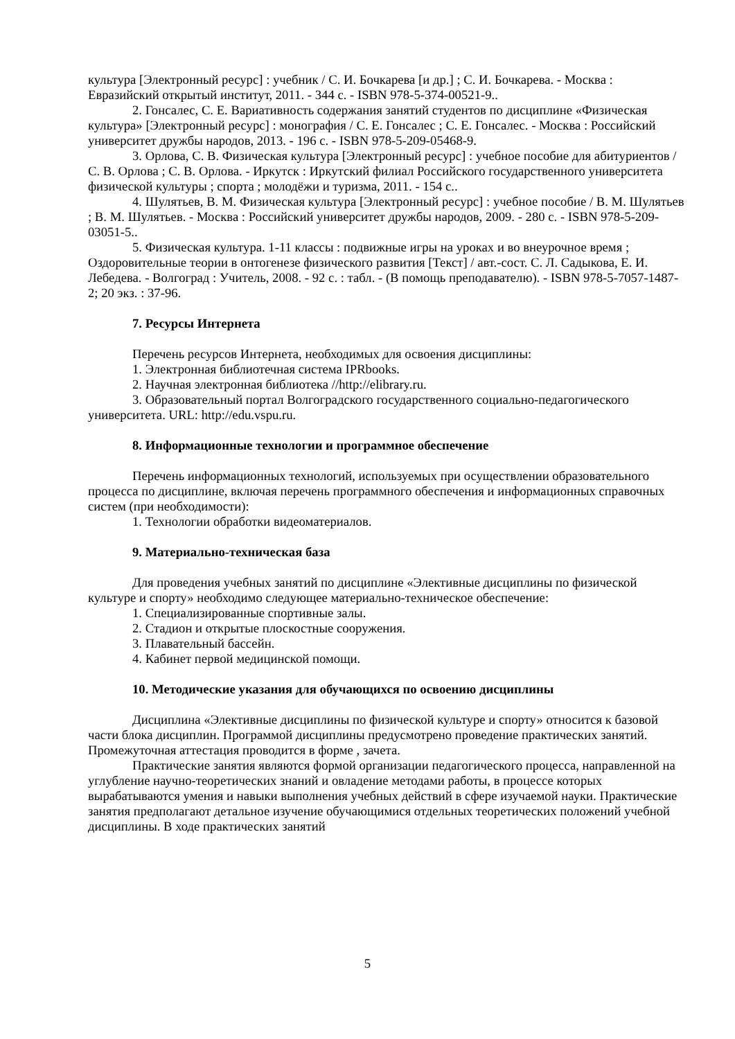культура [Электронный ресурс] : учебник / С. И. Бочкарева [и др.] ; С. И. Бочкарева. - Москва : Евразийский открытый институт, 2011. - 344 с. - ISBN 978-5-374-00521-9..
2. Гонсалес, С. Е. Вариативность содержания занятий студентов по дисциплине «Физическая культура» [Электронный ресурс] : монография / С. Е. Гонсалес ; С. Е. Гонсалес. - Москва : Российский университет дружбы народов, 2013. - 196 с. - ISBN 978-5-209-05468-9.
3. Орлова, С. В. Физическая культура [Электронный ресурс] : учебное пособие для абитуриентов / С. В. Орлова ; С. В. Орлова. - Иркутск : Иркутский филиал Российского государственного университета физической культуры ; спорта ; молодёжи и туризма, 2011. - 154 с..
4. Шулятьев, В. М. Физическая культура [Электронный ресурс] : учебное пособие / В. М. Шулятьев ; В. М. Шулятьев. - Москва : Российский университет дружбы народов, 2009. - 280 с. - ISBN 978-5-209-03051-5..
5. Физическая культура. 1-11 классы : подвижные игры на уроках и во внеурочное время ; Оздоровительные теории в онтогенезе физического развития [Текст] / авт.-сост. С. Л. Садыкова, Е. И. Лебедева. - Волгоград : Учитель, 2008. - 92 с. : табл. - (В помощь преподавателю). - ISBN 978-5-7057-1487-2; 20 экз. : 37-96.
7. Ресурсы Интернета
Перечень ресурсов Интернета, необходимых для освоения дисциплины:
1. Электронная библиотечная система IPRbooks.
2. Научная электронная библиотека //http://elibrary.ru.
3. Образовательный портал Волгоградского государственного социально-педагогического университета. URL: http://edu.vspu.ru.
8. Информационные технологии и программное обеспечение
Перечень информационных технологий, используемых при осуществлении образовательного процесса по дисциплине, включая перечень программного обеспечения и информационных справочных систем (при необходимости):
1. Технологии обработки видеоматериалов.
9. Материально-техническая база
Для проведения учебных занятий по дисциплине «Элективные дисциплины по физической культуре и спорту» необходимо следующее материально-техническое обеспечение:
1. Специализированные спортивные залы.
2. Стадион и открытые плоскостные сооружения.
3. Плавательный бассейн.
4. Кабинет первой медицинской помощи.
10. Методические указания для обучающихся по освоению дисциплины
Дисциплина «Элективные дисциплины по физической культуре и спорту» относится к базовой части блока дисциплин. Программой дисциплины предусмотрено проведение практических занятий. Промежуточная аттестация проводится в форме , зачета.
Практические занятия являются формой организации педагогического процесса, направленной на углубление научно-теоретических знаний и овладение методами работы, в процессе которых вырабатываются умения и навыки выполнения учебных действий в сфере изучаемой науки. Практические занятия предполагают детальное изучение обучающимися отдельных теоретических положений учебной дисциплины. В ходе практических занятий
5